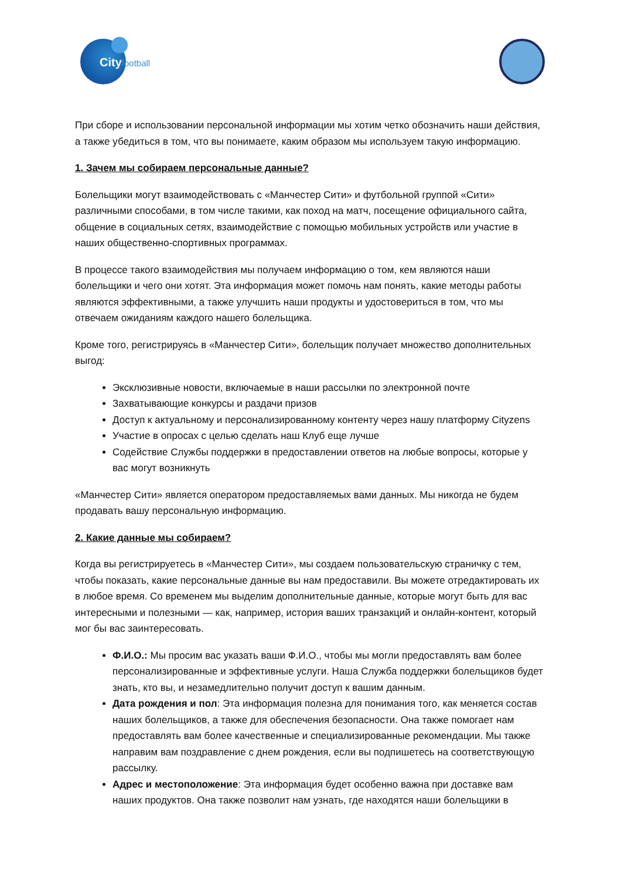Cityfootball
При сборе и использовании персональной информации мы хотим четко обозначить наши действия, а также убедиться в том, что вы понимаете, каким образом мы используем такую информацию.
1. Зачем мы собираем персональные данные?
Болельщики могут взаимодействовать с «Манчестер Сити» и футбольной группой «Сити» различными способами, в том числе такими, как поход на матч, посещение официального сайта, общение в социальных сетях, взаимодействие с помощью мобильных устройств или участие в наших общественно-спортивных программах.
В процессе такого взаимодействия мы получаем информацию о том, кем являются наши болельщики и чего они хотят. Эта информация может помочь нам понять, какие методы работы являются эффективными, а также улучшить наши продукты и удостовериться в том, что мы отвечаем ожиданиям каждого нашего болельщика.
Кроме того, регистрируясь в «Манчестер Сити», болельщик получает множество дополнительных выгод:
Эксклюзивные новости, включаемые в наши рассылки по электронной почте
Захватывающие конкурсы и раздачи призов
Доступ к актуальному и персонализированному контенту через нашу платформу Cityzens
Участие в опросах с целью сделать наш Клуб еще лучше
Содействие Службы поддержки в предоставлении ответов на любые вопросы, которые у вас могут возникнуть
«Манчестер Сити» является оператором предоставляемых вами данных. Мы никогда не будем продавать вашу персональную информацию.
2. Какие данные мы собираем?
Когда вы регистрируетесь в «Манчестер Сити», мы создаем пользовательскую страничку с тем, чтобы показать, какие персональные данные вы нам предоставили. Вы можете отредактировать их в любое время. Со временем мы выделим дополнительные данные, которые могут быть для вас интересными и полезными — как, например, история ваших транзакций и онлайн-контент, который мог бы вас заинтересовать.
Ф.И.О.: Мы просим вас указать ваши Ф.И.О., чтобы мы могли предоставлять вам более персонализированные и эффективные услуги. Наша Служба поддержки болельщиков будет знать, кто вы, и незамедлительно получит доступ к вашим данным.
Дата рождения и пол: Эта информация полезна для понимания того, как меняется состав наших болельщиков, а также для обеспечения безопасности. Она также помогает нам предоставлять вам более качественные и специализированные рекомендации. Мы также направим вам поздравление с днем рождения, если вы подпишетесь на соответствующую рассылку.
Адрес и местоположение: Эта информация будет особенно важна при доставке вам наших продуктов. Она также позволит нам узнать, где находятся наши болельщики в